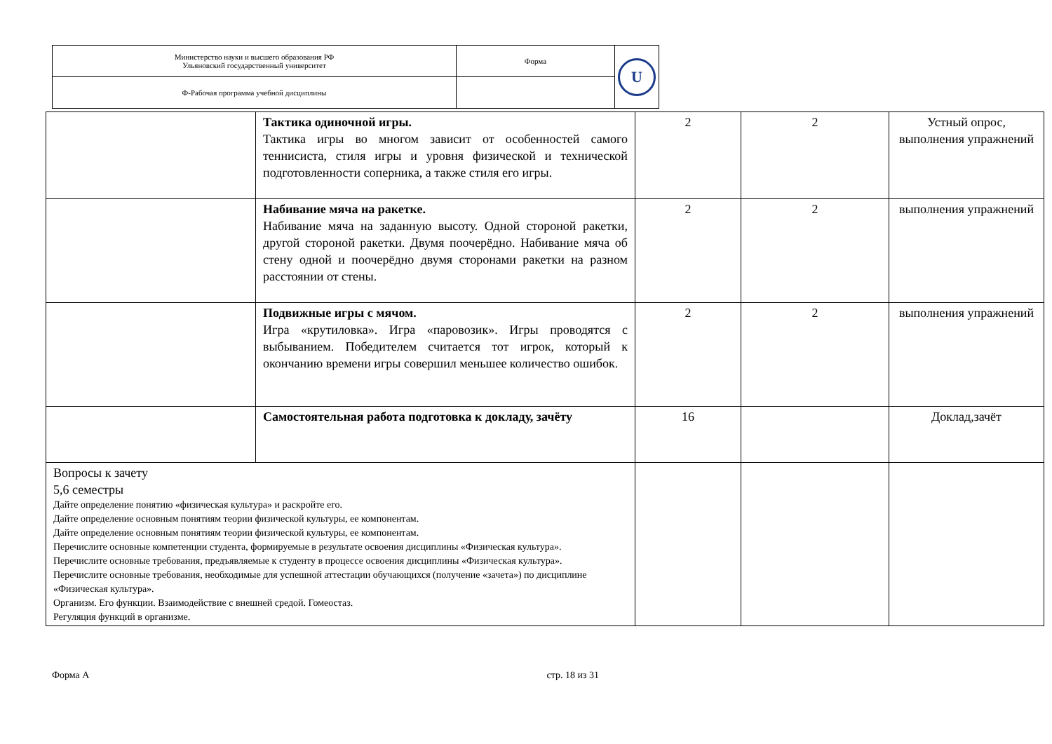| Министерство науки и высшего образования РФ Ульяновский государственный университет | Форма | U |
| Ф-Рабочая программа учебной дисциплины | | |
| | Тактика одиночной игры. Тактика игры во многом зависит от особенностей самого теннисиста, стиля игры и уровня физической и технической подготовленности соперника, а также стиля его игры. | 2 | 2 | Устный опрос, выполнения упражнений |
| | Набивание мяча на ракетке. Набивание мяча на заданную высоту. Одной стороной ракетки, другой стороной ракетки. Двумя поочерёдно. Набивание мяча об стену одной и поочерёдно двумя сторонами ракетки на разном расстоянии от стены. | 2 | 2 | выполнения упражнений |
| | Подвижные игры с мячом. Игра «крутиловка». Игра «паровозик». Игры проводятся с выбыванием. Победителем считается тот игрок, который к окончанию времени игры совершил меньшее количество ошибок. | 2 | 2 | выполнения упражнений |
| | Самостоятельная работа подготовка к докладу, зачёту | 16 | | Доклад,зачёт |
| Вопросы к зачету 5,6 семестры Дайте определение понятию «физическая культура» и раскройте его. Дайте определение основным понятиям теории физической культуры, ее компонентам. Дайте определение основным понятиям теории физической культуры, ее компонентам. Перечислите основные компетенции студента, формируемые в результате освоения дисциплины «Физическая культура». Перечислите основные требования, предъявляемые к студенту в процессе освоения дисциплины «Физическая культура». Перечислите основные требования, необходимые для успешной аттестации обучающихся (получение «зачета») по дисциплине «Физическая культура». Организм. Его функции. Взаимодействие с внешней средой. Гомеостаз. Регуляция функций в организме. | | | | |
Форма А стр. 18 из 31